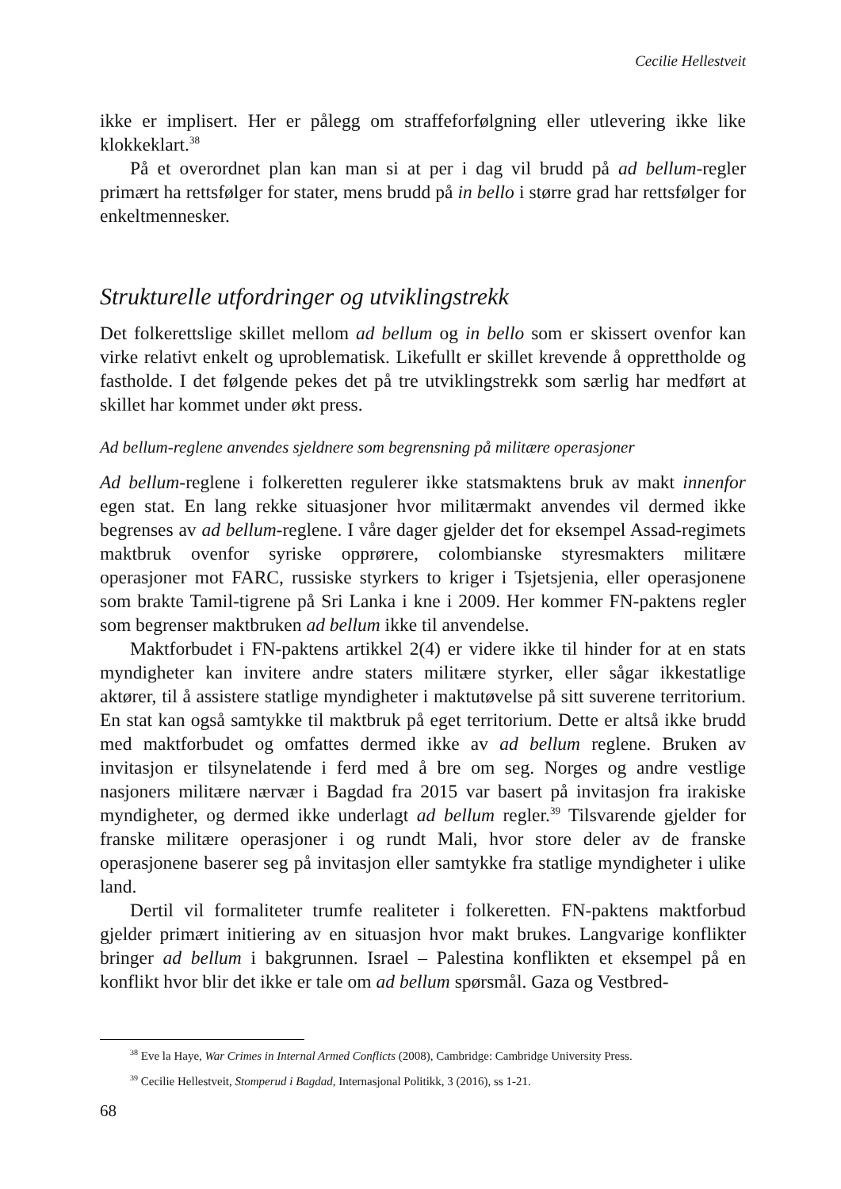Cecilie Hellestveit
ikke er implisert. Her er pålegg om straffeforfølgning eller utlevering ikke like klokkeklart.<sup>38</sup>
På et overordnet plan kan man si at per i dag vil brudd på ad bellum-regler primært ha rettsfølger for stater, mens brudd på in bello i større grad har rettsfølger for enkeltmennesker.
Strukturelle utfordringer og utviklingstrekk
Det folkerettslige skillet mellom ad bellum og in bello som er skissert ovenfor kan virke relativt enkelt og uproblematisk. Likefullt er skillet krevende å opprettholde og fastholde. I det følgende pekes det på tre utviklingstrekk som særlig har medført at skillet har kommet under økt press.
Ad bellum-reglene anvendes sjeldnere som begrensning på militære operasjoner
Ad bellum-reglene i folkeretten regulerer ikke statsmaktens bruk av makt innenfor egen stat. En lang rekke situasjoner hvor militærmakt anvendes vil dermed ikke begrenses av ad bellum-reglene. I våre dager gjelder det for eksempel Assad-regimets maktbruk ovenfor syriske opprørere, colombianske styresmakters militære operasjoner mot FARC, russiske styrkers to kriger i Tsjetsjenia, eller operasjonene som brakte Tamil-tigrene på Sri Lanka i kne i 2009. Her kommer FN-paktens regler som begrenser maktbruken ad bellum ikke til anvendelse.
Maktforbudet i FN-paktens artikkel 2(4) er videre ikke til hinder for at en stats myndigheter kan invitere andre staters militære styrker, eller sågar ikkestatlige aktører, til å assistere statlige myndigheter i maktutøvelse på sitt suverene territorium. En stat kan også samtykke til maktbruk på eget territorium. Dette er altså ikke brudd med maktforbudet og omfattes dermed ikke av ad bellum reglene. Bruken av invitasjon er tilsynelatende i ferd med å bre om seg. Norges og andre vestlige nasjoners militære nærvær i Bagdad fra 2015 var basert på invitasjon fra irakiske myndigheter, og dermed ikke underlagt ad bellum regler.<sup>39</sup> Tilsvarende gjelder for franske militære operasjoner i og rundt Mali, hvor store deler av de franske operasjonene baserer seg på invitasjon eller samtykke fra statlige myndigheter i ulike land.
Dertil vil formaliteter trumfe realiteter i folkeretten. FN-paktens maktforbud gjelder primært initiering av en situasjon hvor makt brukes. Langvarige konflikter bringer ad bellum i bakgrunnen. Israel – Palestina konflikten et eksempel på en konflikt hvor blir det ikke er tale om ad bellum spørsmål. Gaza og Vestbred-
<sup>38</sup> Eve la Haye, War Crimes in Internal Armed Conflicts (2008), Cambridge: Cambridge University Press.
<sup>39</sup> Cecilie Hellestveit, Stomperud i Bagdad, Internasjonal Politikk, 3 (2016), ss 1-21.
68